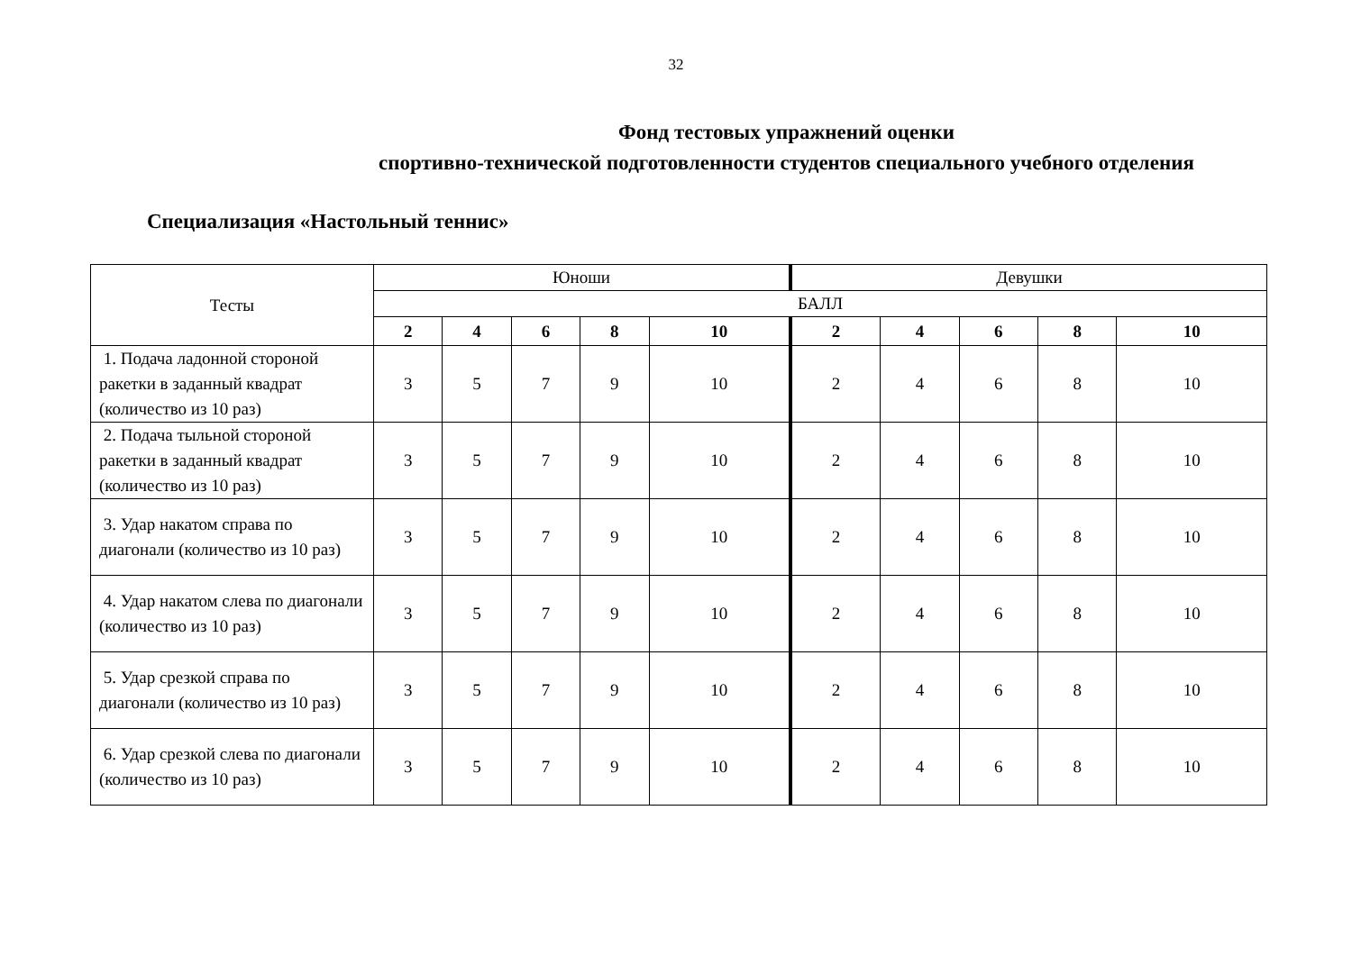32
Фонд тестовых упражнений оценки
спортивно-технической подготовленности студентов специального учебного отделения
Специализация «Настольный теннис»
| Тесты | Юноши | | | | | Девушки | | | | |
| --- | --- | --- | --- | --- | --- | --- | --- | --- | --- | --- |
| | БАЛЛ | | | | | | | | | |
| | 2 | 4 | 6 | 8 | 10 | 2 | 4 | 6 | 8 | 10 |
| 1. Подача ладонной стороной ракетки в заданный квадрат (количество из 10 раз) | 3 | 5 | 7 | 9 | 10 | 2 | 4 | 6 | 8 | 10 |
| 2. Подача тыльной стороной ракетки в заданный квадрат (количество из 10 раз) | 3 | 5 | 7 | 9 | 10 | 2 | 4 | 6 | 8 | 10 |
| 3. Удар накатом справа по диагонали (количество из 10 раз) | 3 | 5 | 7 | 9 | 10 | 2 | 4 | 6 | 8 | 10 |
| 4. Удар накатом слева по диагонали (количество из 10 раз) | 3 | 5 | 7 | 9 | 10 | 2 | 4 | 6 | 8 | 10 |
| 5. Удар срезкой справа по диагонали (количество из 10 раз) | 3 | 5 | 7 | 9 | 10 | 2 | 4 | 6 | 8 | 10 |
| 6. Удар срезкой слева по диагонали (количество из 10 раз) | 3 | 5 | 7 | 9 | 10 | 2 | 4 | 6 | 8 | 10 |